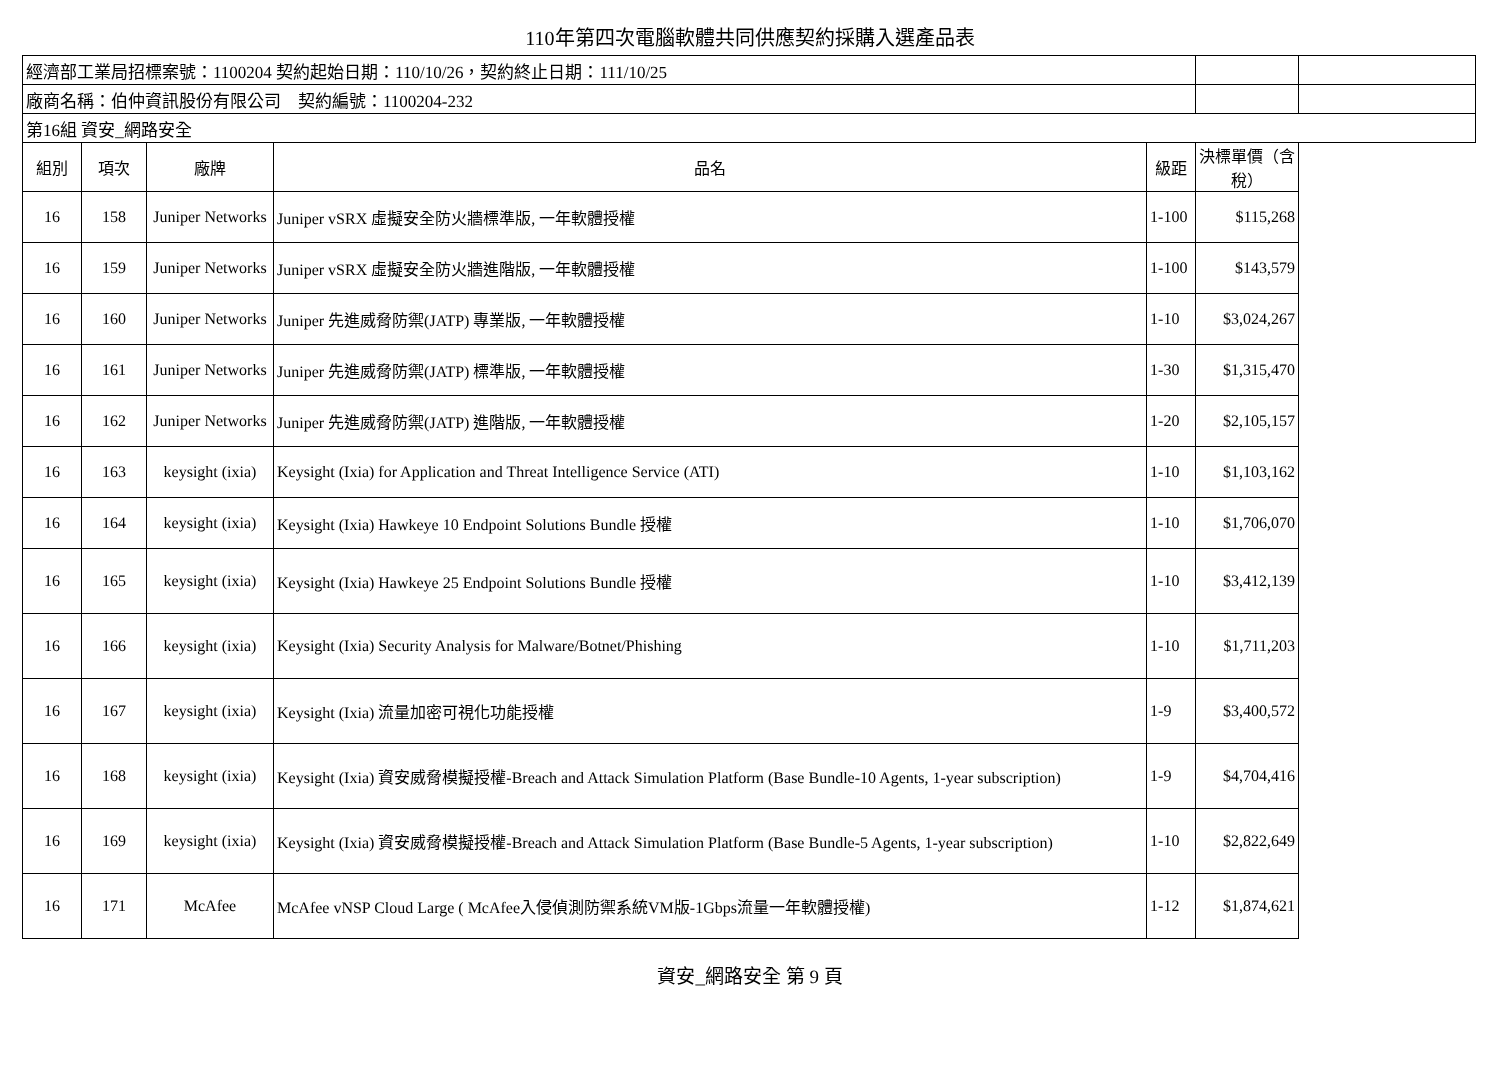110年第四次電腦軟體共同供應契約採購入選產品表
| 經濟部工業局招標案號：1100204 契約起始日期：110/10/26，契約終止日期：111/10/25 | | | | | | |
| 廠商名稱：伯仲資訊股份有限公司 契約編號：1100204-232 | | | | | | |
| 第16組 資安_網路安全 | | | | | | |
| 組別 | 項次 | 廠牌 | 品名 | 級距 | 決標單價（含稅） | |
| 16 | 158 | Juniper Networks | Juniper vSRX 虛擬安全防火牆標準版, 一年軟體授權 | 1-100 | $115,268 | |
| 16 | 159 | Juniper Networks | Juniper vSRX 虛擬安全防火牆進階版, 一年軟體授權 | 1-100 | $143,579 | |
| 16 | 160 | Juniper Networks | Juniper 先進威脅防禦(JATP) 專業版, 一年軟體授權 | 1-10 | $3,024,267 | |
| 16 | 161 | Juniper Networks | Juniper 先進威脅防禦(JATP) 標準版, 一年軟體授權 | 1-30 | $1,315,470 | |
| 16 | 162 | Juniper Networks | Juniper 先進威脅防禦(JATP) 進階版, 一年軟體授權 | 1-20 | $2,105,157 | |
| 16 | 163 | keysight (ixia) | Keysight (Ixia) for Application and Threat Intelligence Service (ATI) | 1-10 | $1,103,162 | |
| 16 | 164 | keysight (ixia) | Keysight (Ixia) Hawkeye 10 Endpoint Solutions Bundle 授權 | 1-10 | $1,706,070 | |
| 16 | 165 | keysight (ixia) | Keysight (Ixia) Hawkeye 25 Endpoint Solutions Bundle 授權 | 1-10 | $3,412,139 | |
| 16 | 166 | keysight (ixia) | Keysight (Ixia) Security Analysis for Malware/Botnet/Phishing | 1-10 | $1,711,203 | |
| 16 | 167 | keysight (ixia) | Keysight (Ixia) 流量加密可視化功能授權 | 1-9 | $3,400,572 | |
| 16 | 168 | keysight (ixia) | Keysight (Ixia) 資安威脅模擬授權-Breach and Attack Simulation Platform (Base Bundle-10 Agents, 1-year subscription) | 1-9 | $4,704,416 | |
| 16 | 169 | keysight (ixia) | Keysight (Ixia) 資安威脅模擬授權-Breach and Attack Simulation Platform (Base Bundle-5 Agents, 1-year subscription) | 1-10 | $2,822,649 | |
| 16 | 171 | McAfee | McAfee vNSP Cloud Large ( McAfee入侵偵測防禦系統VM版-1Gbps流量一年軟體授權) | 1-12 | $1,874,621 | |
資安_網路安全 第 9 頁